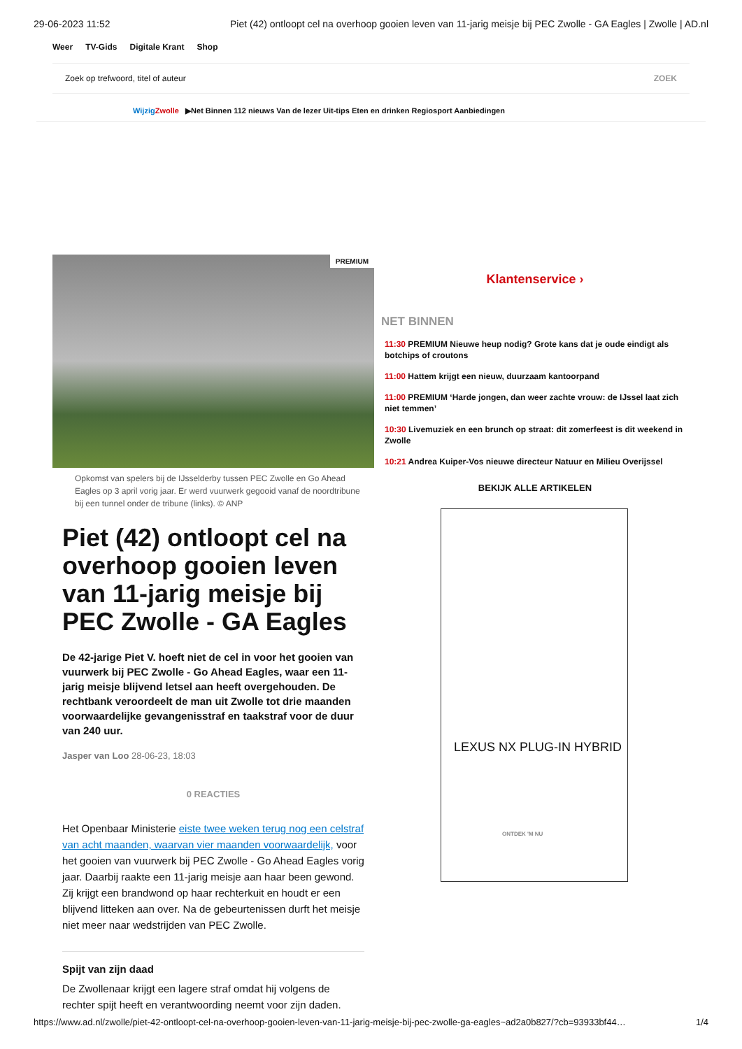29-06-2023 11:52 Piet (42) ontloopt cel na overhoop gooien leven van 11-jarig meisje bij PEC Zwolle - GA Eagles | Zwolle | AD.nl
Weer TV-Gids Digitale Krant Shop
Zoek op trefwoord, titel of auteur ZOEK
Wijzig Zwolle ▶Net Binnen 112 nieuws Van de lezer Uit-tips Eten en drinken Regiosport Aanbiedingen
PREMIUM
Opkomst van spelers bij de IJsselderby tussen PEC Zwolle en Go Ahead Eagles op 3 april vorig jaar. Er werd vuurwerk gegooid vanaf de noordtribune bij een tunnel onder de tribune (links). © ANP
Piet (42) ontloopt cel na overhoop gooien leven van 11-jarig meisje bij PEC Zwolle - GA Eagles
De 42-jarige Piet V. hoeft niet de cel in voor het gooien van vuurwerk bij PEC Zwolle - Go Ahead Eagles, waar een 11-jarig meisje blijvend letsel aan heeft overgehouden. De rechtbank veroordeelt de man uit Zwolle tot drie maanden voorwaardelijke gevangenisstraf en taakstraf voor de duur van 240 uur.
Jasper van Loo 28-06-23, 18:03
0 REACTIES
Het Openbaar Ministerie eiste twee weken terug nog een celstraf van acht maanden, waarvan vier maanden voorwaardelijk, voor het gooien van vuurwerk bij PEC Zwolle - Go Ahead Eagles vorig jaar. Daarbij raakte een 11-jarig meisje aan haar been gewond. Zij krijgt een brandwond op haar rechterkuit en houdt er een blijvend litteken aan over. Na de gebeurtenissen durft het meisje niet meer naar wedstrijden van PEC Zwolle.
Spijt van zijn daad
De Zwollenaar krijgt een lagere straf omdat hij volgens de rechter spijt heeft en verantwoording neemt voor zijn daden.
Klantenservice ›
NET BINNEN
11:30 PREMIUM Nieuwe heup nodig? Grote kans dat je oude eindigt als botchips of croutons
11:00 Hattem krijgt een nieuw, duurzaam kantoorpand
11:00 PREMIUM ‘Harde jongen, dan weer zachte vrouw: de IJssel laat zich niet temmen’
10:30 Livemuziek en een brunch op straat: dit zomerfeest is dit weekend in Zwolle
10:21 Andrea Kuiper-Vos nieuwe directeur Natuur en Milieu Overijssel
BEKIJK ALLE ARTIKELEN
LEXUS NX PLUG-IN HYBRID
ONTDEK 'M NU
https://www.ad.nl/zwolle/piet-42-ontloopt-cel-na-overhoop-gooien-leven-van-11-jarig-meisje-bij-pec-zwolle-ga-eagles~ad2a0b827/?cb=93933bf44… 1/4